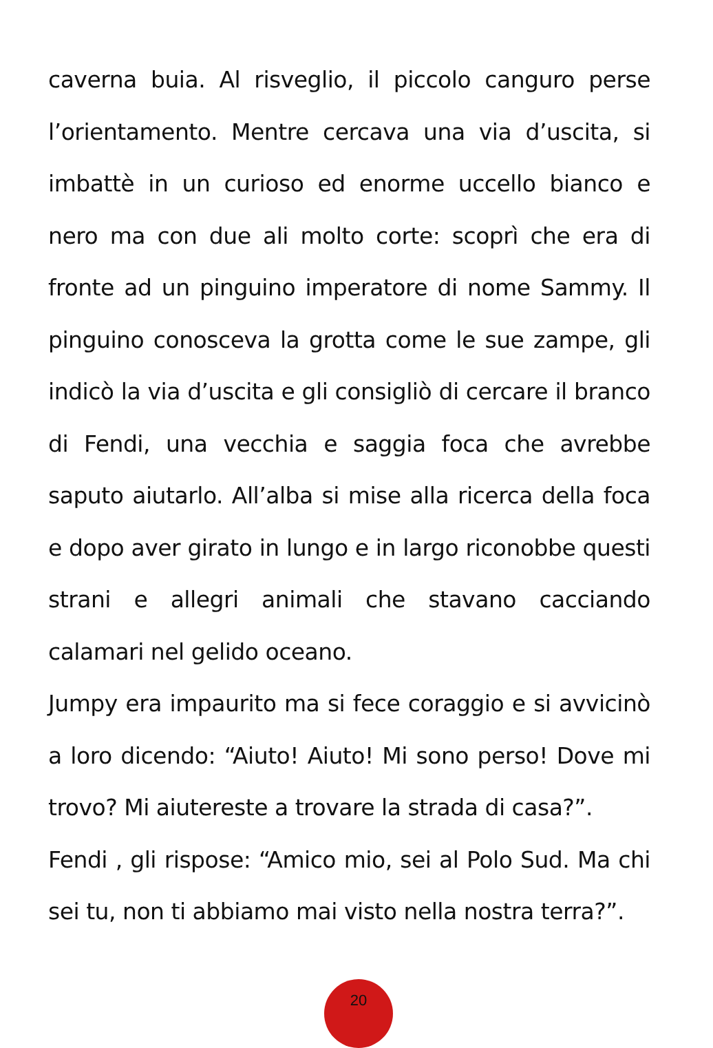caverna buia. Al risveglio, il piccolo canguro perse l’orientamento. Mentre cercava una via d’uscita, si imbattè in un curioso ed enorme uccello bianco e nero ma con due ali molto corte: scoprì che era di fronte ad un pinguino imperatore di nome Sammy. Il pinguino conosceva la grotta come le sue zampe, gli indicò la via d’uscita e gli consigliò di cercare il branco di Fendi, una vecchia e saggia foca che avrebbe saputo aiutarlo. All’alba si mise alla ricerca della foca e dopo aver girato in lungo e in largo riconobbe questi strani e allegri animali che stavano cacciando calamari nel gelido oceano.
Jumpy era impaurito ma si fece coraggio e si avvicinò a loro dicendo: “Aiuto! Aiuto! Mi sono perso! Dove mi trovo? Mi aiutereste a trovare la strada di casa?”.
Fendi , gli rispose: “Amico mio, sei al Polo Sud. Ma chi sei tu, non ti abbiamo mai visto nella nostra terra?”.
20